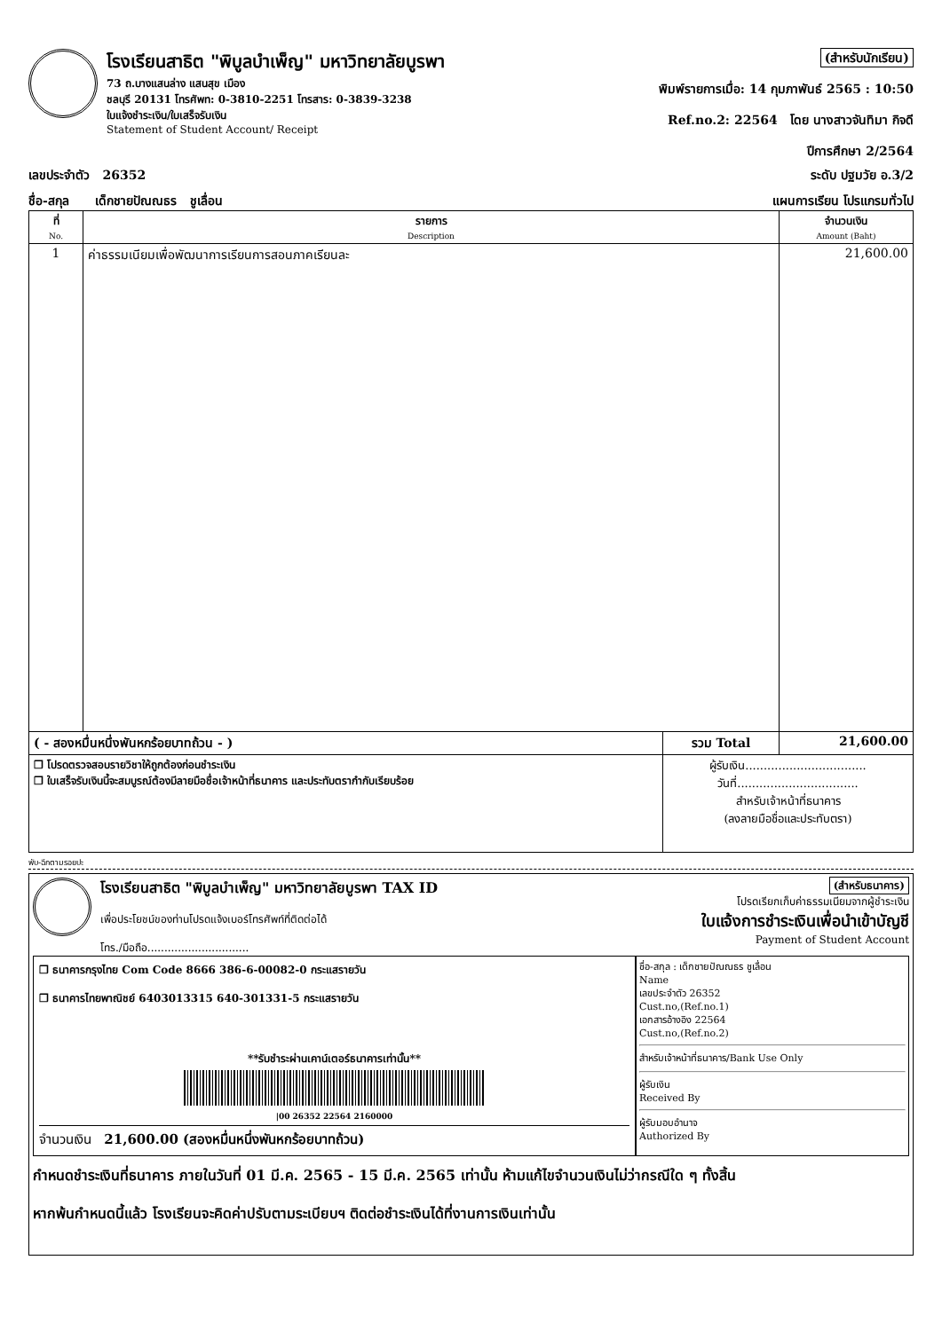โรงเรียนสาธิต "พิบูลบำเพ็ญ" มหาวิทยาลัยบูรพา
73 ถ.บางแสนล่าง แสนสุข เมือง
ชลบุรี 20131 โทรศัพท: 0-3810-2251 โทรสาร: 0-3839-3238
ใบแจ้งชำระเงิน/ใบเสร็จรับเงิน
Statement of Student Account/ Receipt
(สำหรับนักเรียน)
พิมพ์รายการเมื่อ: 14 กุมภาพันธ์ 2565 : 10:50
Ref.no.2: 22564 โดย นางสาวจันทิมา กิจดี
ปีการศึกษา 2/2564
เลขประจำตัว 26352 ระดับ ปฐมวัย อ.3/2
ชื่อ-สกุล เด็กชายปัณณธร ชูเลื่อน แผนการเรียน โปรแกรมทั่วไป
| ที่ No. | รายการ Description | จำนวนเงิน Amount (Baht) |
| --- | --- | --- |
| 1 | ค่าธรรมเนียมเพื่อพัฒนาการเรียนการสอนภาคเรียนละ | 21,600.00 |
| ( - สองหมื่นหนึ่งพันหกร้อยบาทถ้วน - ) | รวม Total | 21,600.00 |
| ❒ โปรดตรวจสอบรายวิชาให้ถูกต้องก่อนชำระเงิน ❒ ใบเสร็จรับเงินนี้จะสมบูรณ์ต้องมีลายมือชื่อเจ้าหน้าที่ธนาคาร และประทับตรากำกับเรียบร้อย | ผู้รับเงิน................................. วันที่................................. สำหรับเจ้าหน้าที่ธนาคาร (ลงลายมือชื่อและประทับตรา) | |
พับ-ฉีกตามรอยปะ
โรงเรียนสาธิต "พิบูลบำเพ็ญ" มหาวิทยาลัยบูรพา TAX ID
เพื่อประโยชน์ของท่านโปรดแจ้งเบอร์โทรศัพท์ที่ติดต่อได้
โทร./มือถือ..............................
(สำหรับธนาคาร)
โปรดเรียกเก็บค่าธรรมเนียมจากผู้ชำระเงิน
ใบแจ้งการชำระเงินเพื่อนำเข้าบัญชี
Payment of Student Account
❒ ธนาคารกรุงไทย Com Code 8666 386-6-00082-0 กระแสรายวัน
❒ ธนาคารไทยพาณิชย์ 6403013315 640-301331-5 กระแสรายวัน
**รับชำระผ่านเคาน์เตอร์ธนาคารเท่านั้น**
|00 26352 22564 2160000
จำนวนเงิน 21,600.00 (สองหมื่นหนึ่งพันหกร้อยบาทถ้วน)
ชื่อ-สกุล : เด็กชายปัณณธร ชูเลื่อน
Name
เลขประจำตัว 26352
Cust.no,(Ref.no.1)
เอกสารอ้างอิง 22564
Cust.no,(Ref.no.2)
สำหรับเจ้าหน้าที่ธนาคาร/Bank Use Only
ผู้รับเงิน
Received By
ผู้รับมอบอำนาจ
Authorized By
กำหนดชำระเงินที่ธนาคาร ภายในวันที่ 01 มี.ค. 2565 - 15 มี.ค. 2565 เท่านั้น ห้ามแก้ไขจำนวนเงินไม่ว่ากรณีใด ๆ ทั้งสิ้น
หากพ้นกำหนดนี้แล้ว โรงเรียนจะคิดค่าปรับตามระเบียบฯ ติดต่อชำระเงินได้ที่งานการเงินเท่านั้น